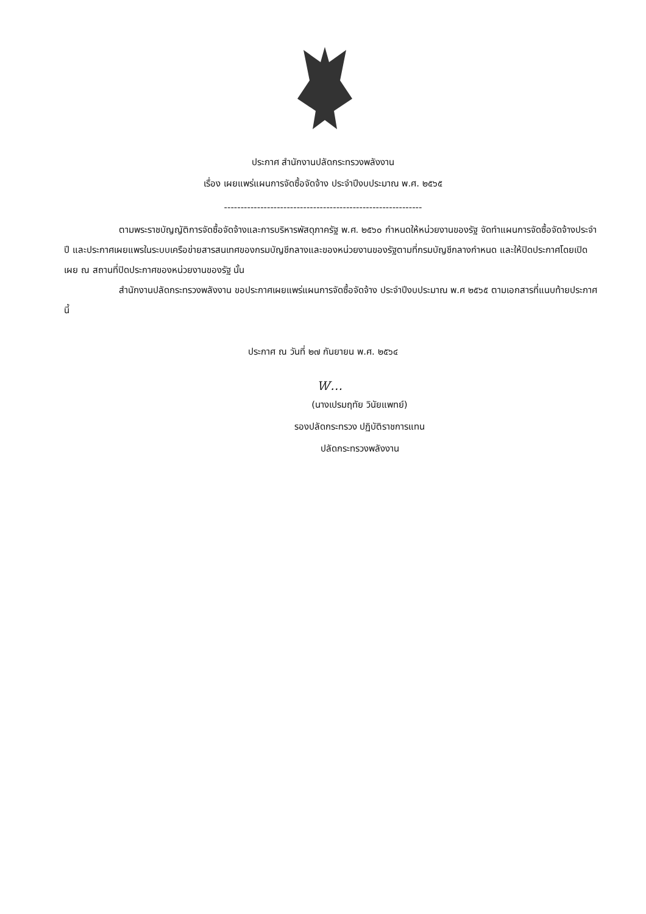ประกาศ สำนักงานปลัดกระทรวงพลังงาน
เรื่อง เผยแพร่แผนการจัดซื้อจัดจ้าง ประจำปีงบประมาณ พ.ศ. ๒๕๖๕
------------------------------------------------------------
ตามพระราชบัญญัติการจัดซื้อจัดจ้างและการบริหารพัสดุภาครัฐ พ.ศ. ๒๕๖๐ กำหนดให้หน่วยงานของรัฐ จัดทำแผนการจัดซื้อจัดจ้างประจำปี และประกาศเผยแพรในระบบเครือข่ายสารสนเทศของกรมบัญชีกลางและของหน่วยงานของรัฐตามที่กรมบัญชีกลางกำหนด และให้ปิดประกาศโดยเปิดเผย ณ สถานที่ปิดประกาศของหน่วยงานของรัฐ นั้น
สำนักงานปลัดกระทรวงพลังงาน ขอประกาศเผยแพร่แผนการจัดซื้อจัดจ้าง ประจำปีงบประมาณ พ.ศ ๒๕๖๕ ตามเอกสารที่แนบท้ายประกาศนี้
ประกาศ ณ วันที่ ๒๗ กันยายน พ.ศ. ๒๕๖๔
Ꮃ…
(นางเปรมฤทัย วินัยแพทย์)
รองปลัดกระทรวง ปฏิบัติราชการแทน
ปลัดกระทรวงพลังงาน